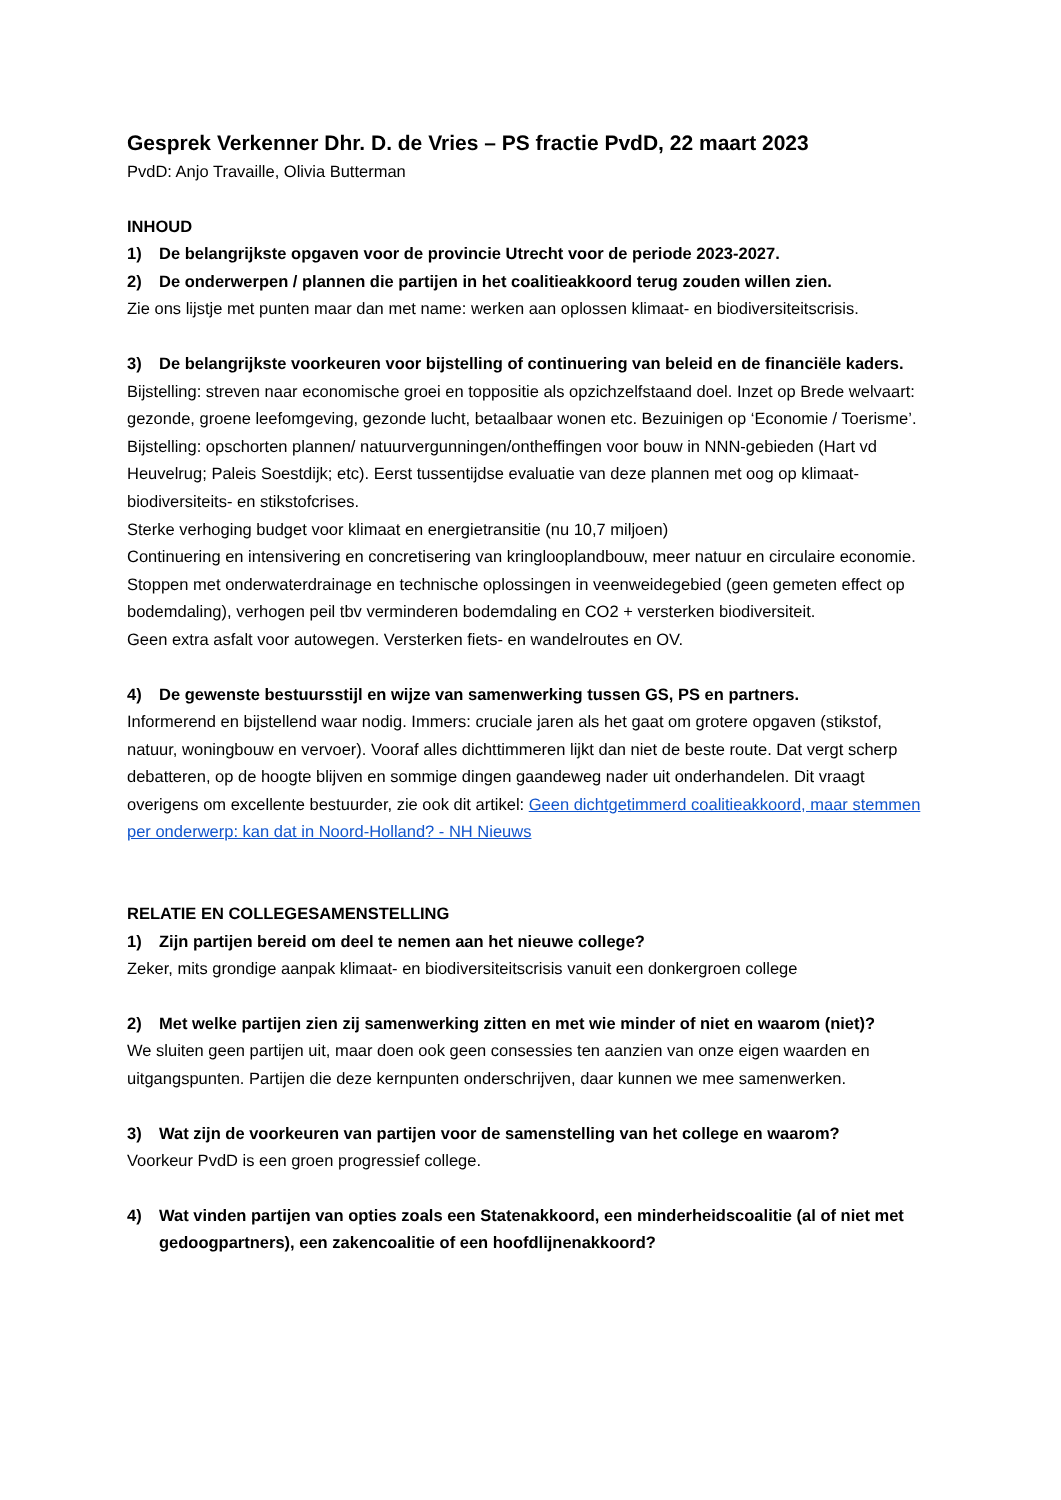Gesprek Verkenner Dhr. D. de Vries – PS fractie PvdD, 22 maart 2023
PvdD: Anjo Travaille, Olivia Butterman
INHOUD
1) De belangrijkste opgaven voor de provincie Utrecht voor de periode 2023-2027.
2) De onderwerpen / plannen die partijen in het coalitieakkoord terug zouden willen zien.
Zie ons lijstje met punten maar dan met name: werken aan oplossen klimaat- en biodiversiteitscrisis.
3) De belangrijkste voorkeuren voor bijstelling of continuering van beleid en de financiële kaders.
Bijstelling: streven naar economische groei en toppositie als opzichzelfstaand doel. Inzet op Brede welvaart: gezonde, groene leefomgeving, gezonde lucht, betaalbaar wonen etc. Bezuinigen op ‘Economie / Toerisme’.
Bijstelling: opschorten plannen/ natuurvergunningen/ontheffingen voor bouw in NNN-gebieden (Hart vd Heuvelrug; Paleis Soestdijk; etc). Eerst tussentijdse evaluatie van deze plannen met oog op klimaat- biodiversiteits- en stikstofcrises.
Sterke verhoging budget voor klimaat en energietransitie (nu 10,7 miljoen)
Continuering en intensivering en concretisering van kringlooplandbouw, meer natuur en circulaire economie.
Stoppen met onderwaterdrainage en technische oplossingen in veenweidegebied (geen gemeten effect op bodemdaling), verhogen peil tbv verminderen bodemdaling en CO2 + versterken biodiversiteit.
Geen extra asfalt voor autowegen. Versterken fiets- en wandelroutes en OV.
4) De gewenste bestuursstijl en wijze van samenwerking tussen GS, PS en partners.
Informerend en bijstellend waar nodig. Immers: cruciale jaren als het gaat om grotere opgaven (stikstof, natuur, woningbouw en vervoer). Vooraf alles dichttimmeren lijkt dan niet de beste route. Dat vergt scherp debatteren, op de hoogte blijven en sommige dingen gaandeweg nader uit onderhandelen. Dit vraagt overigens om excellente bestuurder, zie ook dit artikel: Geen dichtgetimmerd coalitieakkoord, maar stemmen per onderwerp: kan dat in Noord-Holland? - NH Nieuws
RELATIE EN COLLEGESAMENSTELLING
1) Zijn partijen bereid om deel te nemen aan het nieuwe college?
Zeker, mits grondige aanpak klimaat- en biodiversiteitscrisis vanuit een donkergroen college
2) Met welke partijen zien zij samenwerking zitten en met wie minder of niet en waarom (niet)?
We sluiten geen partijen uit, maar doen ook geen consessies ten aanzien van onze eigen waarden en uitgangspunten. Partijen die deze kernpunten onderschrijven, daar kunnen we mee samenwerken.
3) Wat zijn de voorkeuren van partijen voor de samenstelling van het college en waarom?
Voorkeur PvdD is een groen progressief college.
4) Wat vinden partijen van opties zoals een Statenakkoord, een minderheidscoalitie (al of niet met gedoogpartners), een zakencoalitie of een hoofdlijnenakkoord?